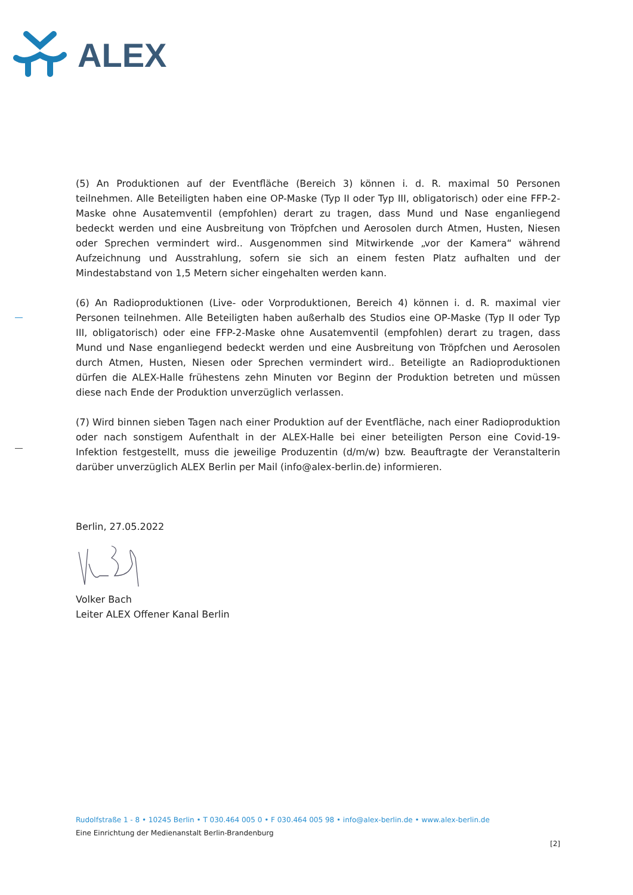ALEX
(5) An Produktionen auf der Eventfläche (Bereich 3) können i. d. R. maximal 50 Personen teilnehmen. Alle Beteiligten haben eine OP-Maske (Typ II oder Typ III, obligatorisch) oder eine FFP-2-Maske ohne Ausatemventil (empfohlen) derart zu tragen, dass Mund und Nase enganliegend bedeckt werden und eine Ausbreitung von Tröpfchen und Aerosolen durch Atmen, Husten, Niesen oder Sprechen vermindert wird.. Ausgenommen sind Mitwirkende „vor der Kamera“ während Aufzeichnung und Ausstrahlung, sofern sie sich an einem festen Platz aufhalten und der Mindestabstand von 1,5 Metern sicher eingehalten werden kann.
(6) An Radioproduktionen (Live- oder Vorproduktionen, Bereich 4) können i. d. R. maximal vier Personen teilnehmen. Alle Beteiligten haben außerhalb des Studios eine OP-Maske (Typ II oder Typ III, obligatorisch) oder eine FFP-2-Maske ohne Ausatemventil (empfohlen) derart zu tragen, dass Mund und Nase enganliegend bedeckt werden und eine Ausbreitung von Tröpfchen und Aerosolen durch Atmen, Husten, Niesen oder Sprechen vermindert wird.. Beteiligte an Radioproduktionen dürfen die ALEX-Halle frühestens zehn Minuten vor Beginn der Produktion betreten und müssen diese nach Ende der Produktion unverzüglich verlassen.
(7) Wird binnen sieben Tagen nach einer Produktion auf der Eventfläche, nach einer Radioproduktion oder nach sonstigem Aufenthalt in der ALEX-Halle bei einer beteiligten Person eine Covid-19-Infektion festgestellt, muss die jeweilige Produzentin (d/m/w) bzw. Beauftragte der Veranstalterin darüber unverzüglich ALEX Berlin per Mail (info@alex-berlin.de) informieren.
Berlin, 27.05.2022
Volker Bach
Leiter ALEX Offener Kanal Berlin
Rudolfstraße 1 - 8 • 10245 Berlin • T 030.464 005 0 • F 030.464 005 98 • info@alex-berlin.de • www.alex-berlin.de
Eine Einrichtung der Medienanstalt Berlin-Brandenburg
[2]